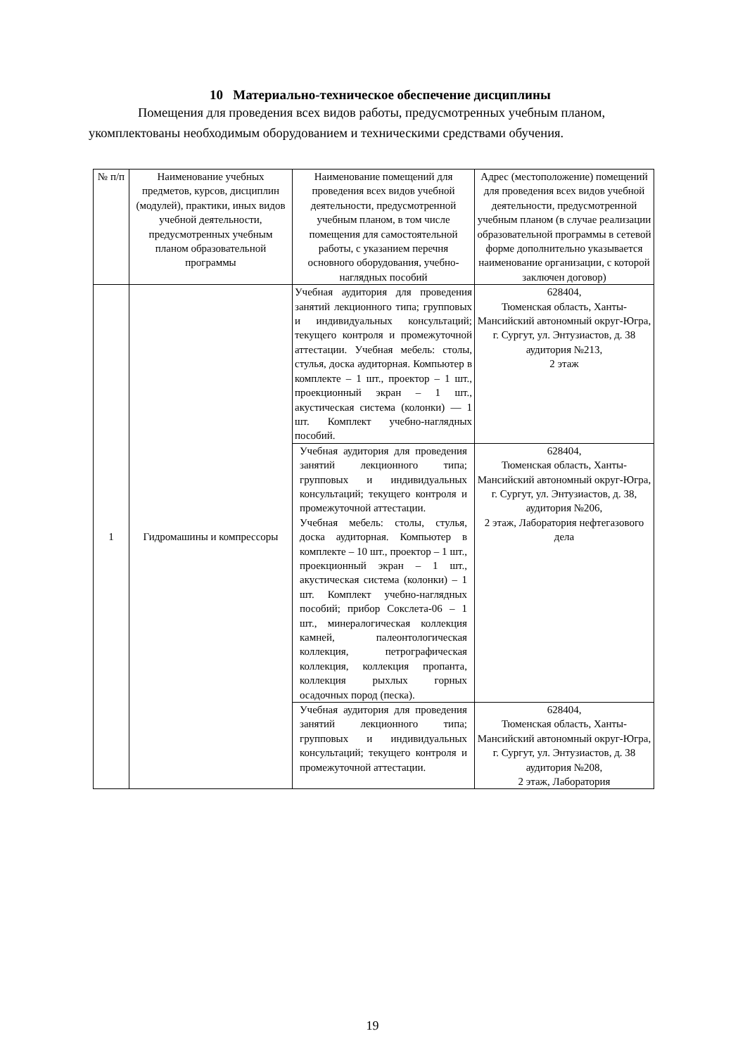10 Материально-техническое обеспечение дисциплины
Помещения для проведения всех видов работы, предусмотренных учебным планом, укомплектованы необходимым оборудованием и техническими средствами обучения.
| № п/п | Наименование учебных предметов, курсов, дисциплин (модулей), практики, иных видов учебной деятельности, предусмотренных учебным планом образовательной программы | Наименование помещений для проведения всех видов учебной деятельности, предусмотренной учебным планом, в том числе помещения для самостоятельной работы, с указанием перечня основного оборудования, учебно- наглядных пособий | Адрес (местоположение) помещений для проведения всех видов учебной деятельности, предусмотренной учебным планом (в случае реализации образовательной программы в сетевой форме дополнительно указывается наименование организации, с которой заключен договор) |
| --- | --- | --- | --- |
| 1 | Гидромашины и компрессоры | Учебная аудитория для проведения занятий лекционного типа; групповых и индивидуальных консультаций; текущего контроля и промежуточной аттестации. Учебная мебель: столы, стулья, доска аудиторная. Компьютер в комплекте – 1 шт., проектор – 1 шт., проекционный экран – 1 шт., акустическая система (колонки) — 1 шт. Комплект учебно-наглядных пособий. | 628404, Тюменская область, Ханты-Мансийский автономный округ-Югра, г. Сургут, ул. Энтузиастов, д. 38 аудитория №213, 2 этаж |
| | | Учебная аудитория для проведения занятий лекционного типа; групповых и индивидуальных консультаций; текущего контроля и промежуточной аттестации. Учебная мебель: столы, стулья, доска аудиторная. Компьютер в комплекте – 10 шт., проектор – 1 шт., проекционный экран – 1 шт., акустическая система (колонки) – 1 шт. Комплект учебно-наглядных пособий; прибор Сокслета-06 – 1 шт., минералогическая коллекция камней, палеонтологическая коллекция, петрографическая коллекция, коллекция пропанта, коллекция рыхлых горных осадочных пород (песка). | 628404, Тюменская область, Ханты-Мансийский автономный округ-Югра, г. Сургут, ул. Энтузиастов, д. 38, аудитория №206, 2 этаж, Лаборатория нефтегазового дела |
| | | Учебная аудитория для проведения занятий лекционного типа; групповых и индивидуальных консультаций; текущего контроля и промежуточной аттестации. | 628404, Тюменская область, Ханты-Мансийский автономный округ-Югра, г. Сургут, ул. Энтузиастов, д. 38 аудитория №208, 2 этаж, Лаборатория |
19